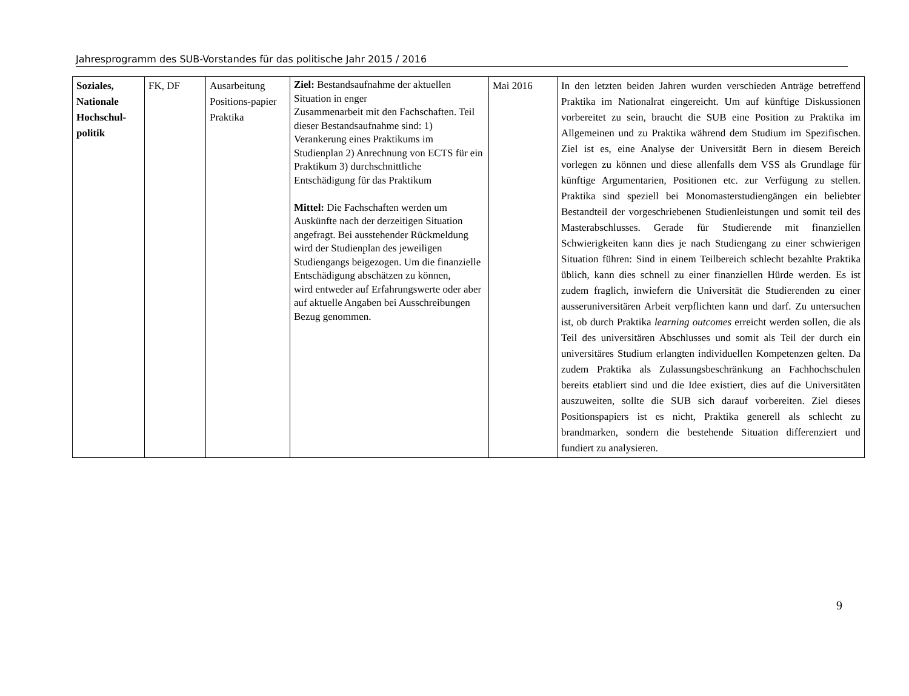Jahresprogramm des SUB-Vorstandes für das politische Jahr 2015 / 2016
| Soziales, Nationale Hochschul-politik | FK, DF | Ausarbeitung Positions-papier Praktika | Ziel: Bestandsaufnahme der aktuellen Situation in enger Zusammenarbeit mit den Fachschaften. Teil dieser Bestandsaufnahme sind: 1) Verankerung eines Praktikums im Studienplan 2) Anrechnung von ECTS für ein Praktikum 3) durchschnittliche Entschädigung für das Praktikum Mittel: Die Fachschaften werden um Auskünfte nach der derzeitigen Situation angefragt. Bei ausstehender Rückmeldung wird der Studienplan des jeweiligen Studiengangs beigezogen. Um die finanzielle Entschädigung abschätzen zu können, wird entweder auf Erfahrungswerte oder aber auf aktuelle Angaben bei Ausschreibungen Bezug genommen. | Mai 2016 | In den letzten beiden Jahren wurden verschieden Anträge betreffend Praktika im Nationalrat eingereicht. Um auf künftige Diskussionen vorbereitet zu sein, braucht die SUB eine Position zu Praktika im Allgemeinen und zu Praktika während dem Studium im Spezifischen. Ziel ist es, eine Analyse der Universität Bern in diesem Bereich vorlegen zu können und diese allenfalls dem VSS als Grundlage für künftige Argumentarien, Positionen etc. zur Verfügung zu stellen. Praktika sind speziell bei Monomasterstudiengängen ein beliebter Bestandteil der vorgeschriebenen Studienleistungen und somit teil des Masterabschlusses. Gerade für Studierende mit finanziellen Schwierigkeiten kann dies je nach Studiengang zu einer schwierigen Situation führen: Sind in einem Teilbereich schlecht bezahlte Praktika üblich, kann dies schnell zu einer finanziellen Hürde werden. Es ist zudem fraglich, inwiefern die Universität die Studierenden zu einer ausseruniversitären Arbeit verpflichten kann und darf. Zu untersuchen ist, ob durch Praktika learning outcomes erreicht werden sollen, die als Teil des universitären Abschlusses und somit als Teil der durch ein universitäres Studium erlangten individuellen Kompetenzen gelten. Da zudem Praktika als Zulassungsbeschränkung an Fachhochschulen bereits etabliert sind und die Idee existiert, dies auf die Universitäten auszuweiten, sollte die SUB sich darauf vorbereiten. Ziel dieses Positionspapiers ist es nicht, Praktika generell als schlecht zu brandmarken, sondern die bestehende Situation differenziert und fundiert zu analysieren. |
9